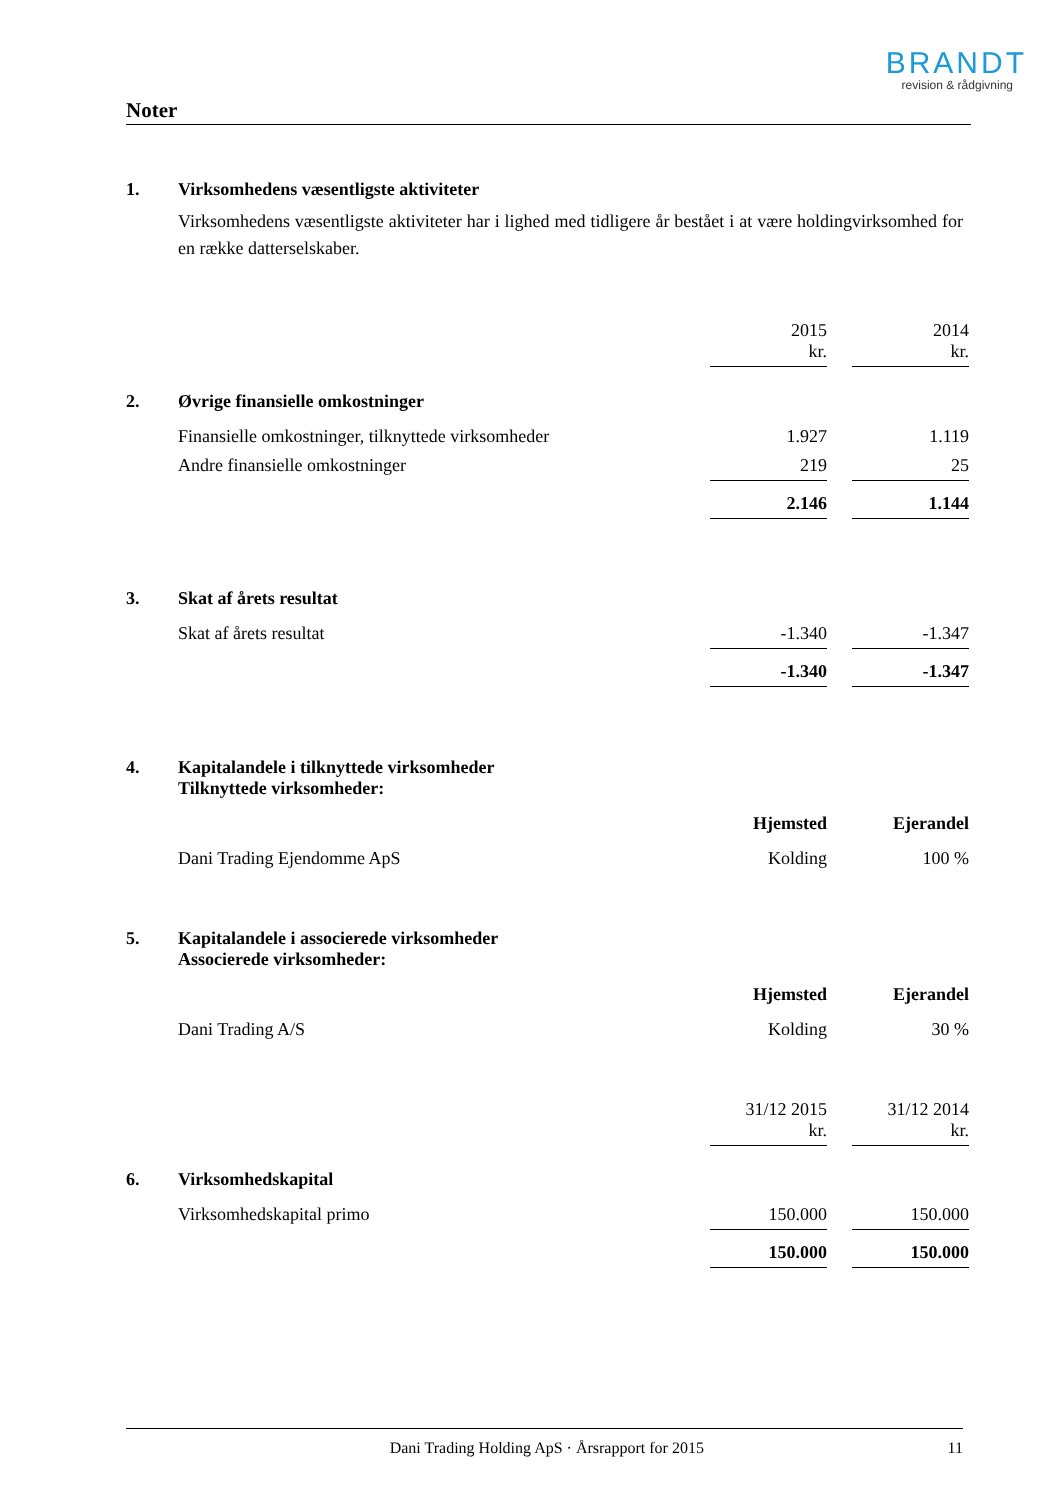BRANDT
revision & rådgivning
Noter
| 1. | Virksomhedens væsentligste aktiviteter |
| | Virksomhedens væsentligste aktiviteter har i lighed med tidligere år bestået i at være holdingvirksomhed for en række datterselskaber. |
| | | 2015 kr. | | 2014 kr. |
| 2. | Øvrige finansielle omkostninger | | | |
| | Finansielle omkostninger, tilknyttede virksomheder | 1.927 | | 1.119 |
| | Andre finansielle omkostninger | 219 | | 25 |
| | | 2.146 | | 1.144 |
| 3. | Skat af årets resultat | | | |
| | Skat af årets resultat | -1.340 | | -1.347 |
| | | -1.340 | | -1.347 |
| 4. | Kapitalandele i tilknyttede virksomheder Tilknyttede virksomheder: | | | |
| | | Hjemsted | | Ejerandel |
| | Dani Trading Ejendomme ApS | Kolding | | 100 % |
| 5. | Kapitalandele i associerede virksomheder Associerede virksomheder: | | | |
| | | Hjemsted | | Ejerandel |
| | Dani Trading A/S | Kolding | | 30 % |
| | | 31/12 2015 kr. | | 31/12 2014 kr. |
| 6. | Virksomhedskapital | | | |
| | Virksomhedskapital primo | 150.000 | | 150.000 |
| | | 150.000 | | 150.000 |
Dani Trading Holding ApS · Årsrapport for 2015 11